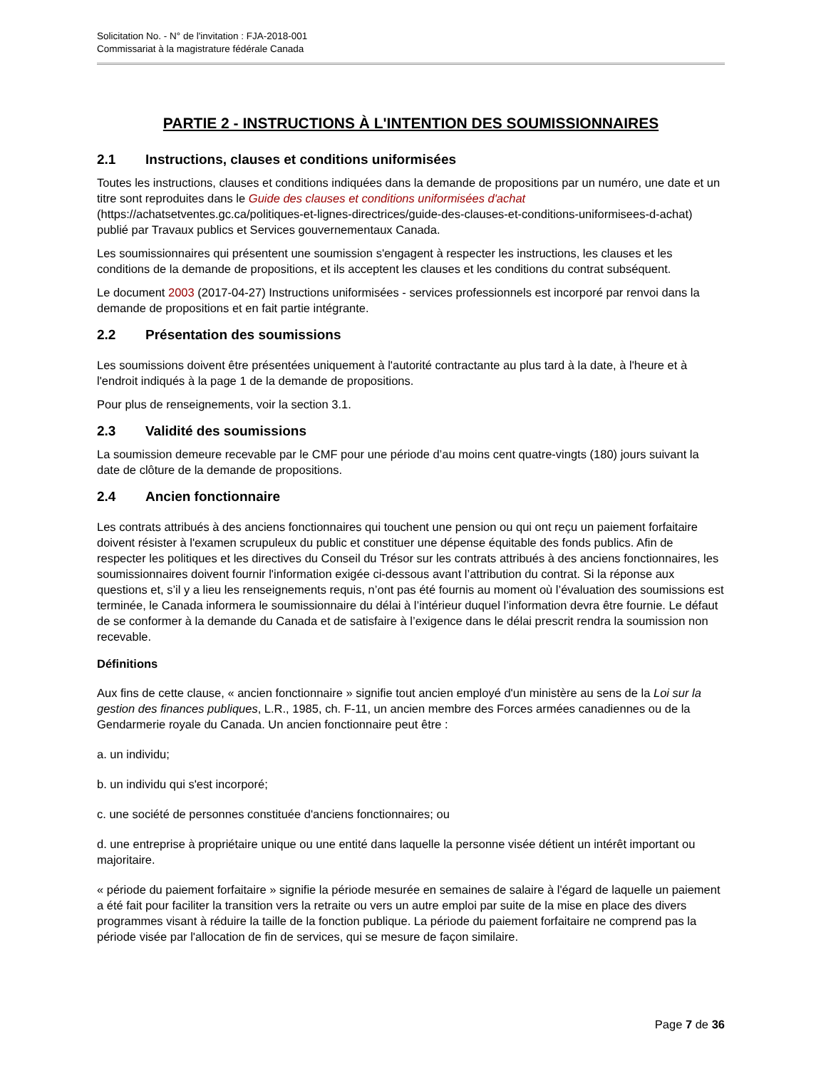Solicitation No. - N° de l'invitation : FJA-2018-001
Commissariat à la magistrature fédérale Canada
PARTIE 2 - INSTRUCTIONS À L'INTENTION DES SOUMISSIONNAIRES
2.1 Instructions, clauses et conditions uniformisées
Toutes les instructions, clauses et conditions indiquées dans la demande de propositions par un numéro, une date et un titre sont reproduites dans le Guide des clauses et conditions uniformisées d'achat (https://achatsetventes.gc.ca/politiques-et-lignes-directrices/guide-des-clauses-et-conditions-uniformisees-d-achat) publié par Travaux publics et Services gouvernementaux Canada.
Les soumissionnaires qui présentent une soumission s'engagent à respecter les instructions, les clauses et les conditions de la demande de propositions, et ils acceptent les clauses et les conditions du contrat subséquent.
Le document 2003 (2017-04-27) Instructions uniformisées - services professionnels est incorporé par renvoi dans la demande de propositions et en fait partie intégrante.
2.2 Présentation des soumissions
Les soumissions doivent être présentées uniquement à l'autorité contractante au plus tard à la date, à l'heure et à l'endroit indiqués à la page 1 de la demande de propositions.
Pour plus de renseignements, voir la section 3.1.
2.3 Validité des soumissions
La soumission demeure recevable par le CMF pour une période d’au moins cent quatre-vingts (180) jours suivant la date de clôture de la demande de propositions.
2.4 Ancien fonctionnaire
Les contrats attribués à des anciens fonctionnaires qui touchent une pension ou qui ont reçu un paiement forfaitaire doivent résister à l'examen scrupuleux du public et constituer une dépense équitable des fonds publics. Afin de respecter les politiques et les directives du Conseil du Trésor sur les contrats attribués à des anciens fonctionnaires, les soumissionnaires doivent fournir l'information exigée ci-dessous avant l’attribution du contrat. Si la réponse aux questions et, s’il y a lieu les renseignements requis, n’ont pas été fournis au moment où l’évaluation des soumissions est terminée, le Canada informera le soumissionnaire du délai à l’intérieur duquel l’information devra être fournie. Le défaut de se conformer à la demande du Canada et de satisfaire à l’exigence dans le délai prescrit rendra la soumission non recevable.
Définitions
Aux fins de cette clause, « ancien fonctionnaire » signifie tout ancien employé d'un ministère au sens de la Loi sur la gestion des finances publiques, L.R., 1985, ch. F-11, un ancien membre des Forces armées canadiennes ou de la Gendarmerie royale du Canada. Un ancien fonctionnaire peut être :
a. un individu;
b. un individu qui s'est incorporé;
c. une société de personnes constituée d'anciens fonctionnaires; ou
d. une entreprise à propriétaire unique ou une entité dans laquelle la personne visée détient un intérêt important ou majoritaire.
« période du paiement forfaitaire » signifie la période mesurée en semaines de salaire à l'égard de laquelle un paiement a été fait pour faciliter la transition vers la retraite ou vers un autre emploi par suite de la mise en place des divers programmes visant à réduire la taille de la fonction publique. La période du paiement forfaitaire ne comprend pas la période visée par l'allocation de fin de services, qui se mesure de façon similaire.
Page 7 de 36